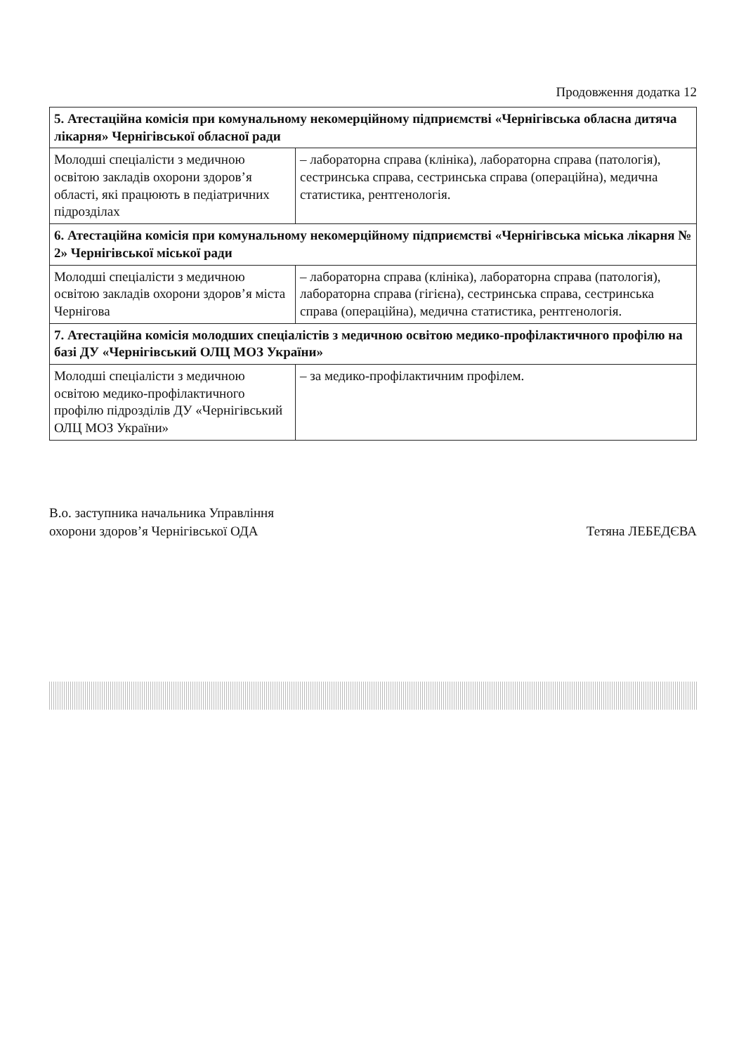Продовження додатка 12
| 5. Атестаційна комісія при комунальному некомерційному підприємстві «Чернігівська обласна дитяча лікарня» Чернігівської обласної ради | |
| Молодші спеціалісти з медичною освітою закладів охорони здоров’я області, які працюють в педіатричних підрозділах | – лабораторна справа (клініка), лабораторна справа (патологія), сестринська справа, сестринська справа (операційна), медична статистика, рентгенологія. |
| 6. Атестаційна комісія при комунальному некомерційному підприємстві «Чернігівська міська лікарня № 2» Чернігівської міської ради | |
| Молодші спеціалісти з медичною освітою закладів охорони здоров’я міста Чернігова | – лабораторна справа (клініка), лабораторна справа (патологія), лабораторна справа (гігієна), сестринська справа, сестринська справа (операційна), медична статистика, рентгенологія. |
| 7. Атестаційна комісія молодших спеціалістів з медичною освітою медико-профілактичного профілю на базі ДУ «Чернігівський ОЛЦ МОЗ України» | |
| Молодші спеціалісти з медичною освітою медико-профілактичного профілю підрозділів ДУ «Чернігівський ОЛЦ МОЗ України» | – за медико-профілактичним профілем. |
В.о. заступника начальника Управління
охорони здоров’я Чернігівської ОДА
Тетяна ЛЕБЕДЄВА